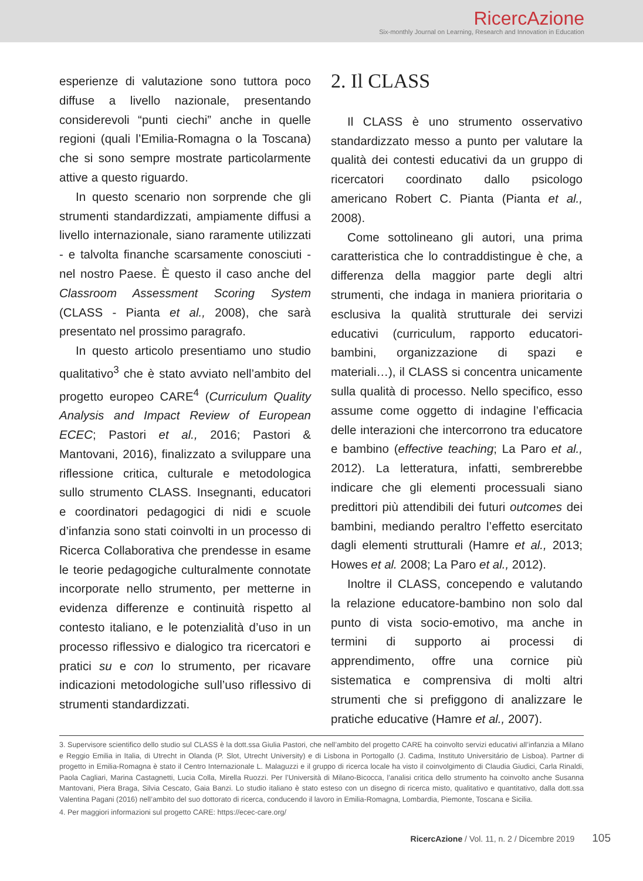RicercAzione
Six-monthly Journal on Learning, Research and Innovation in Education
esperienze di valutazione sono tuttora poco diffuse a livello nazionale, presentando considerevoli “punti ciechi” anche in quelle regioni (quali l’Emilia-Romagna o la Toscana) che si sono sempre mostrate particolarmente attive a questo riguardo.
In questo scenario non sorprende che gli strumenti standardizzati, ampiamente diffusi a livello internazionale, siano raramente utilizzati - e talvolta finanche scarsamente conosciuti - nel nostro Paese. È questo il caso anche del Classroom Assessment Scoring System (CLASS - Pianta et al., 2008), che sarà presentato nel prossimo paragrafo.
In questo articolo presentiamo uno studio qualitativo<sup>3</sup> che è stato avviato nell’ambito del progetto europeo CARE<sup>4</sup> (Curriculum Quality Analysis and Impact Review of European ECEC; Pastori et al., 2016; Pastori & Mantovani, 2016), finalizzato a sviluppare una riflessione critica, culturale e metodologica sullo strumento CLASS. Insegnanti, educatori e coordinatori pedagogici di nidi e scuole d’infanzia sono stati coinvolti in un processo di Ricerca Collaborativa che prendesse in esame le teorie pedagogiche culturalmente connotate incorporate nello strumento, per metterne in evidenza differenze e continuità rispetto al contesto italiano, e le potenzialità d’uso in un processo riflessivo e dialogico tra ricercatori e pratici su e con lo strumento, per ricavare indicazioni metodologiche sull’uso riflessivo di strumenti standardizzati.
2. Il CLASS
Il CLASS è uno strumento osservativo standardizzato messo a punto per valutare la qualità dei contesti educativi da un gruppo di ricercatori coordinato dallo psicologo americano Robert C. Pianta (Pianta et al., 2008).
Come sottolineano gli autori, una prima caratteristica che lo contraddistingue è che, a differenza della maggior parte degli altri strumenti, che indaga in maniera prioritaria o esclusiva la qualità strutturale dei servizi educativi (curriculum, rapporto educatori-bambini, organizzazione di spazi e materiali…), il CLASS si concentra unicamente sulla qualità di processo. Nello specifico, esso assume come oggetto di indagine l’efficacia delle interazioni che intercorrono tra educatore e bambino (effective teaching; La Paro et al., 2012). La letteratura, infatti, sembrerebbe indicare che gli elementi processuali siano predittori più attendibili dei futuri outcomes dei bambini, mediando peraltro l’effetto esercitato dagli elementi strutturali (Hamre et al., 2013; Howes et al. 2008; La Paro et al., 2012).
Inoltre il CLASS, concependo e valutando la relazione educatore-bambino non solo dal punto di vista socio-emotivo, ma anche in termini di supporto ai processi di apprendimento, offre una cornice più sistematica e comprensiva di molti altri strumenti che si prefiggono di analizzare le pratiche educative (Hamre et al., 2007).
3. Supervisore scientifico dello studio sul CLASS è la dott.ssa Giulia Pastori, che nell’ambito del progetto CARE ha coinvolto servizi educativi all’infanzia a Milano e Reggio Emilia in Italia, di Utrecht in Olanda (P. Slot, Utrecht University) e di Lisbona in Portogallo (J. Cadima, Instituto Universitário de Lisboa). Partner di progetto in Emilia-Romagna è stato il Centro Internazionale L. Malaguzzi e il gruppo di ricerca locale ha visto il coinvolgimento di Claudia Giudici, Carla Rinaldi, Paola Cagliari, Marina Castagnetti, Lucia Colla, Mirella Ruozzi. Per l’Università di Milano-Bicocca, l’analisi critica dello strumento ha coinvolto anche Susanna Mantovani, Piera Braga, Silvia Cescato, Gaia Banzi. Lo studio italiano è stato esteso con un disegno di ricerca misto, qualitativo e quantitativo, dalla dott.ssa Valentina Pagani (2016) nell’ambito del suo dottorato di ricerca, conducendo il lavoro in Emilia-Romagna, Lombardia, Piemonte, Toscana e Sicilia.
4. Per maggiori informazioni sul progetto CARE: https://ecec-care.org/
RicercAzione / Vol. 11, n. 2 / Dicembre 2019 105